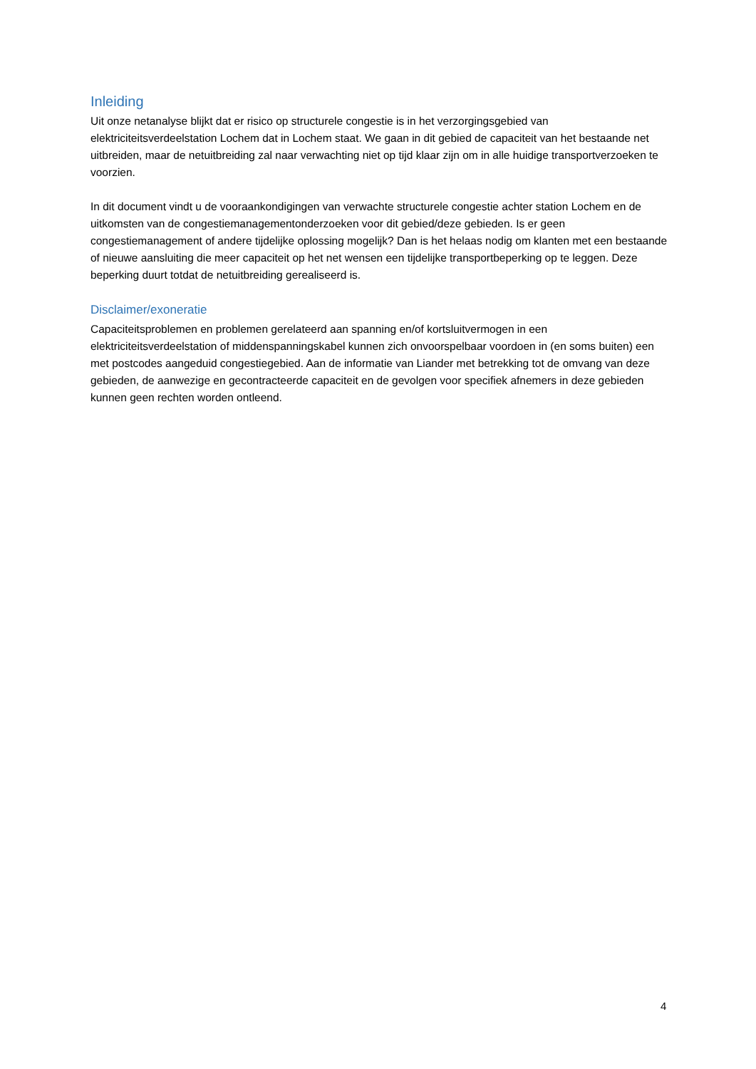Inleiding
Uit onze netanalyse blijkt dat er risico op structurele congestie is in het verzorgingsgebied van elektriciteitsverdeelstation Lochem dat in Lochem staat. We gaan in dit gebied de capaciteit van het bestaande net uitbreiden, maar de netuitbreiding zal naar verwachting niet op tijd klaar zijn om in alle huidige transportverzoeken te voorzien.
In dit document vindt u de vooraankondigingen van verwachte structurele congestie achter station Lochem en de uitkomsten van de congestiemanagementonderzoeken voor dit gebied/deze gebieden. Is er geen congestiemanagement of andere tijdelijke oplossing mogelijk? Dan is het helaas nodig om klanten met een bestaande of nieuwe aansluiting die meer capaciteit op het net wensen een tijdelijke transportbeperking op te leggen. Deze beperking duurt totdat de netuitbreiding gerealiseerd is.
Disclaimer/exoneratie
Capaciteitsproblemen en problemen gerelateerd aan spanning en/of kortsluitvermogen in een elektriciteitsverdeelstation of middenspanningskabel kunnen zich onvoorspelbaar voordoen in (en soms buiten) een met postcodes aangeduid congestiegebied. Aan de informatie van Liander met betrekking tot de omvang van deze gebieden, de aanwezige en gecontracteerde capaciteit en de gevolgen voor specifiek afnemers in deze gebieden kunnen geen rechten worden ontleend.
4